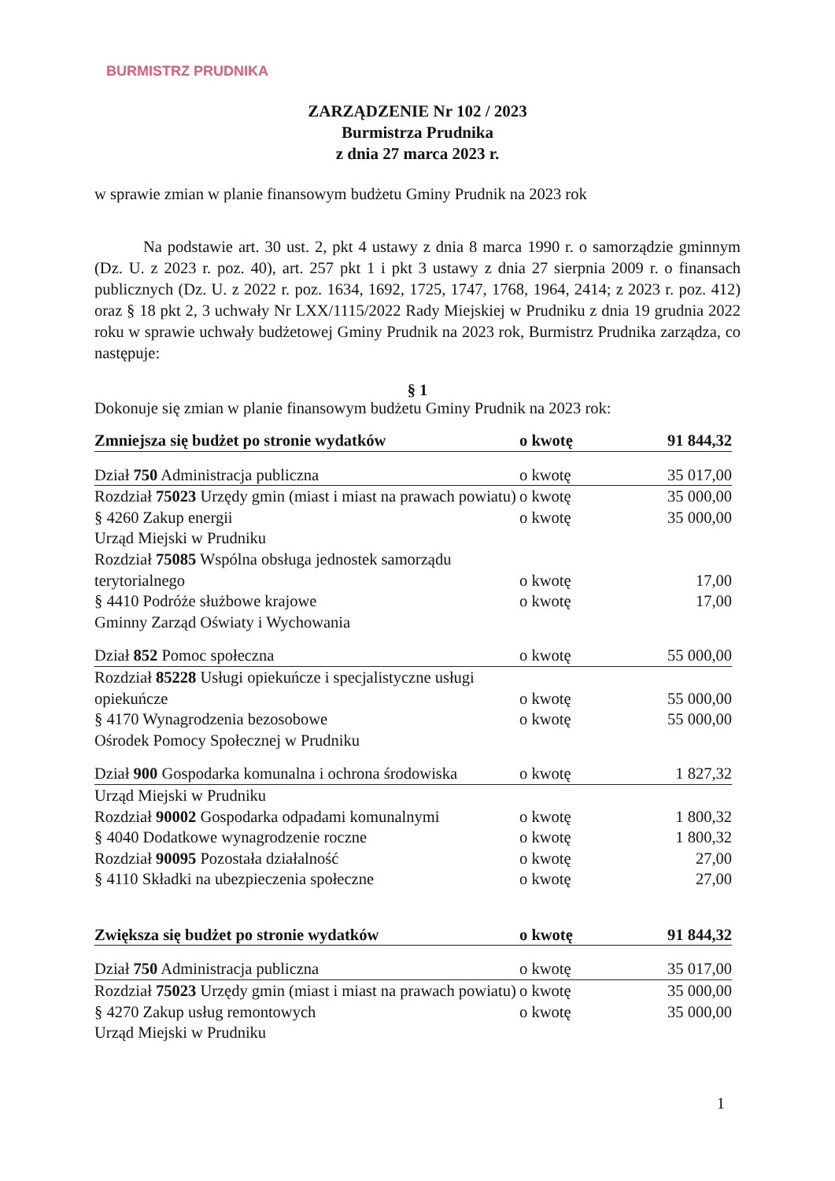BURMISTRZ PRUDNIKA
ZARZĄDZENIE Nr 102 / 2023
Burmistrza Prudnika
z dnia 27 marca 2023 r.
w sprawie zmian w planie finansowym budżetu Gminy Prudnik na 2023 rok
Na podstawie art. 30 ust. 2, pkt 4 ustawy z dnia 8 marca 1990 r. o samorządzie gminnym (Dz. U. z 2023 r. poz. 40), art. 257 pkt 1 i pkt 3 ustawy z dnia 27 sierpnia 2009 r. o finansach publicznych (Dz. U. z 2022 r. poz. 1634, 1692, 1725, 1747, 1768, 1964, 2414; z 2023 r. poz. 412) oraz § 18 pkt 2, 3 uchwały Nr LXX/1115/2022 Rady Miejskiej w Prudniku z dnia 19 grudnia 2022 roku w sprawie uchwały budżetowej Gminy Prudnik na 2023 rok, Burmistrz Prudnika zarządza, co następuje:
§ 1
Dokonuje się zmian w planie finansowym budżetu Gminy Prudnik na 2023 rok:
| Zmniejsza się budżet po stronie wydatków | o kwotę | 91 844,32 |
| Dział 750 Administracja publiczna | o kwotę | 35 017,00 |
| Rozdział 75023 Urzędy gmin (miast i miast na prawach powiatu) | o kwotę | 35 000,00 |
| § 4260 Zakup energii | o kwotę | 35 000,00 |
| Urząd Miejski w Prudniku | | |
| Rozdział 75085 Wspólna obsługa jednostek samorządu terytorialnego | o kwotę | 17,00 |
| § 4410 Podróże służbowe krajowe | o kwotę | 17,00 |
| Gminny Zarząd Oświaty i Wychowania | | |
| Dział 852 Pomoc społeczna | o kwotę | 55 000,00 |
| Rozdział 85228 Usługi opiekuńcze i specjalistyczne usługi opiekuńcze | o kwotę | 55 000,00 |
| § 4170 Wynagrodzenia bezosobowe | o kwotę | 55 000,00 |
| Ośrodek Pomocy Społecznej w Prudniku | | |
| Dział 900 Gospodarka komunalna i ochrona środowiska | o kwotę | 1 827,32 |
| Urząd Miejski w Prudniku | | |
| Rozdział 90002 Gospodarka odpadami komunalnymi | o kwotę | 1 800,32 |
| § 4040 Dodatkowe wynagrodzenie roczne | o kwotę | 1 800,32 |
| Rozdział 90095 Pozostała działalność | o kwotę | 27,00 |
| § 4110 Składki na ubezpieczenia społeczne | o kwotę | 27,00 |
| Zwiększa się budżet po stronie wydatków | o kwotę | 91 844,32 |
| Dział 750 Administracja publiczna | o kwotę | 35 017,00 |
| Rozdział 75023 Urzędy gmin (miast i miast na prawach powiatu) | o kwotę | 35 000,00 |
| § 4270 Zakup usług remontowych | o kwotę | 35 000,00 |
| Urząd Miejski w Prudniku | | |
1